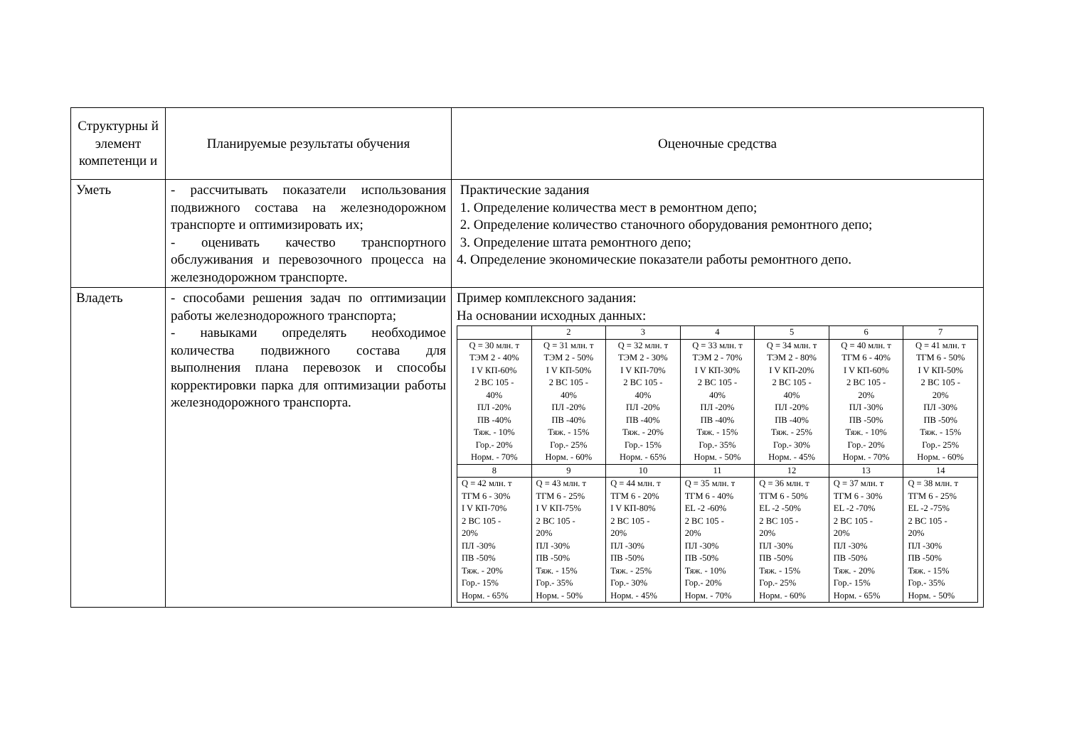| Структурны й элемент компетенци и | Планируемые результаты обучения | Оценочные средства |
| Уметь | - рассчитывать показатели использования подвижного состава на железнодорожном транспорте и оптимизировать их; - оценивать качество транспортного обслуживания и перевозочного процесса на железнодорожном транспорте. | Практические задания 1. Определение количества мест в ремонтном депо; 2. Определение количество станочного оборудования ремонтного депо; 3. Определение штата ремонтного депо; 4. Определение экономические показатели работы ремонтного депо. |
| Владеть | - способами решения задач по оптимизации работы железнодорожного транспорта; - навыками определять необходимое количества подвижного состава для выполнения плана перевозок и способы корректировки парка для оптимизации работы железнодорожного транспорта. | Пример комплексного задания: На основании исходных данных: / / 2 / 3 / 4 / 5 / 6 / 7 / / Q = 30 млн. т ТЭМ 2 - 40% I V КП-60% 2 ВС 105 - 40% ПЛ -20% ПВ -40% Тяж. - 10% Гор.- 20% Норм. - 70% / Q = 31 млн. т ТЭМ 2 - 50% I V КП-50% 2 ВС 105 - 40% ПЛ -20% ПВ -40% Тяж. - 15% Гор.- 25% Норм. - 60% / Q = 32 млн. т ТЭМ 2 - 30% I V КП-70% 2 ВС 105 - 40% ПЛ -20% ПВ -40% Тяж. - 20% Гор.- 15% Норм. - 65% / Q = 33 млн. т ТЭМ 2 - 70% I V КП-30% 2 ВС 105 - 40% ПЛ -20% ПВ -40% Тяж. - 15% Гор.- 35% Норм. - 50% / Q = 34 млн. т ТЭМ 2 - 80% I V КП-20% 2 ВС 105 - 40% ПЛ -20% ПВ -40% Тяж. - 25% Гор.- 30% Норм. - 45% / Q = 40 млн. т ТГМ 6 - 40% I V КП-60% 2 ВС 105 - 20% ПЛ -30% ПВ -50% Тяж. - 10% Гор.- 20% Норм. - 70% / Q = 41 млн. т ТГМ 6 - 50% I V КП-50% 2 ВС 105 - 20% ПЛ -30% ПВ -50% Тяж. - 15% Гор.- 25% Норм. - 60% / / 8 / 9 / 10 / 11 / 12 / 13 / 14 / / Q = 42 млн. т ТГМ 6 - 30% I V КП-70% 2 ВС 105 - 20% ПЛ -30% ПВ -50% Тяж. - 20% Гор.- 15% Норм. - 65% / Q = 43 млн. т ТГМ 6 - 25% I V КП-75% 2 ВС 105 - 20% ПЛ -30% ПВ -50% Тяж. - 15% Гор.- 35% Норм. - 50% / Q = 44 млн. т ТГМ 6 - 20% I V КП-80% 2 ВС 105 - 20% ПЛ -30% ПВ -50% Тяж. - 25% Гор.- 30% Норм. - 45% / Q = 35 млн. т ТГМ 6 - 40% EL -2 -60% 2 ВС 105 - 20% ПЛ -30% ПВ -50% Тяж. - 10% Гор.- 20% Норм. - 70% / Q = 36 млн. т ТГМ 6 - 50% EL -2 -50% 2 ВС 105 - 20% ПЛ -30% ПВ -50% Тяж. - 15% Гор.- 25% Норм. - 60% / Q = 37 млн. т ТГМ 6 - 30% EL -2 -70% 2 ВС 105 - 20% ПЛ -30% ПВ -50% Тяж. - 20% Гор.- 15% Норм. - 65% / Q = 38 млн. т ТГМ 6 - 25% EL -2 -75% 2 ВС 105 - 20% ПЛ -30% ПВ -50% Тяж. - 15% Гор.- 35% Норм. - 50% / |